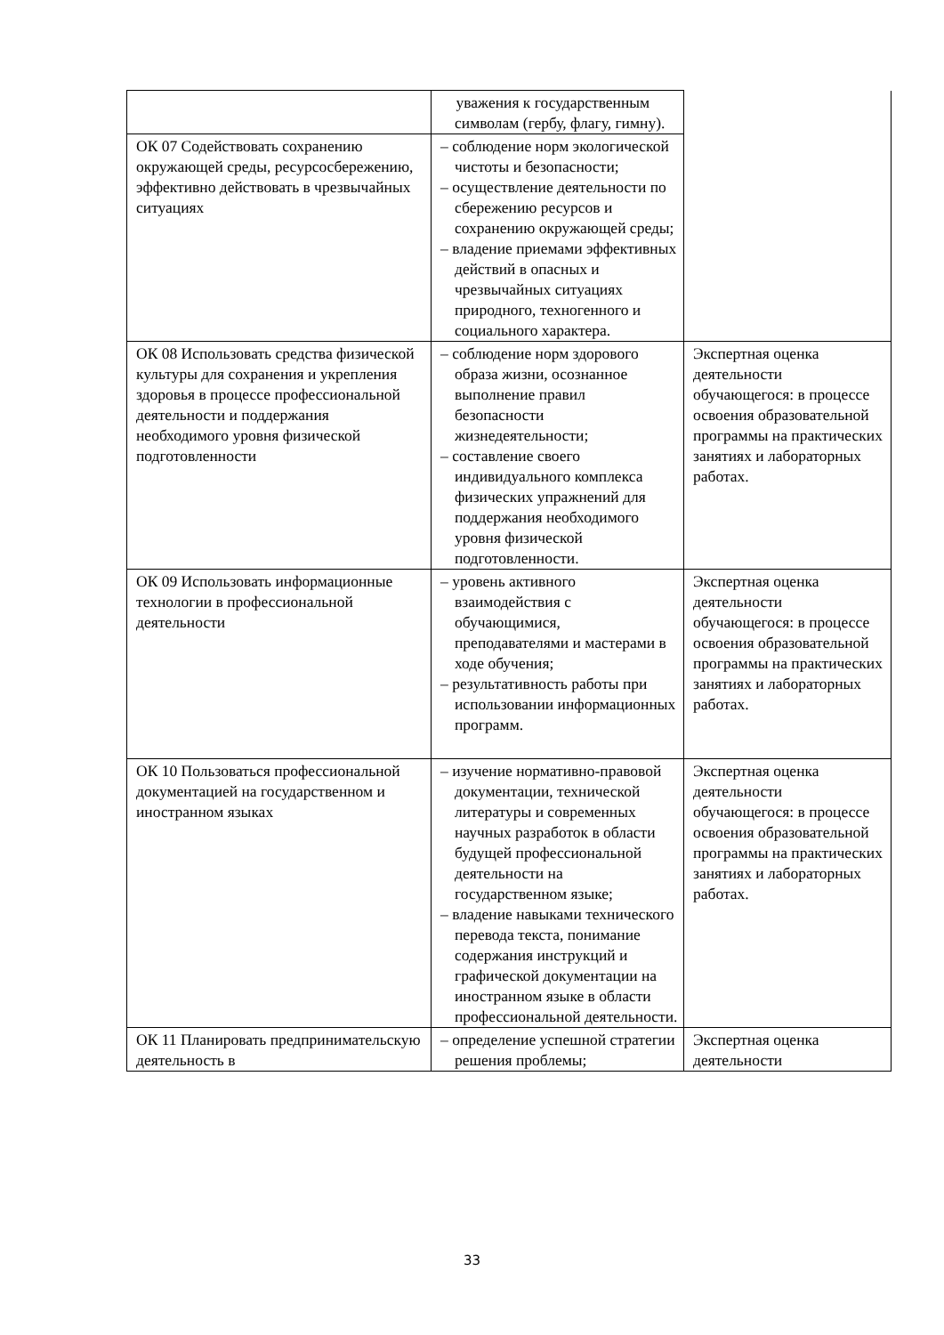| | уважения к государственным символам (гербу, флагу, гимну). | |
| ОК 07 Содействовать сохранению окружающей среды, ресурсосбережению, эффективно действовать в чрезвычайных ситуациях | – соблюдение норм экологической чистоты и безопасности; – осуществление деятельности по сбережению ресурсов и сохранению окружающей среды; – владение приемами эффективных действий в опасных и чрезвычайных ситуациях природного, техногенного и социального характера. | |
| ОК 08 Использовать средства физической культуры для сохранения и укрепления здоровья в процессе профессиональной деятельности и поддержания необходимого уровня физической подготовленности | – соблюдение норм здорового образа жизни, осознанное выполнение правил безопасности жизнедеятельности; – составление своего индивидуального комплекса физических упражнений для поддержания необходимого уровня физической подготовленности. | Экспертная оценка деятельности обучающегося: в процессе освоения образовательной программы на практических занятиях и лабораторных работах. |
| ОК 09 Использовать информационные технологии в профессиональной деятельности | – уровень активного взаимодействия с обучающимися, преподавателями и мастерами в ходе обучения; – результативность работы при использовании информационных программ. | Экспертная оценка деятельности обучающегося: в процессе освоения образовательной программы на практических занятиях и лабораторных работах. |
| ОК 10 Пользоваться профессиональной документацией на государственном и иностранном языках | – изучение нормативно-правовой документации, технической литературы и современных научных разработок в области будущей профессиональной деятельности на государственном языке; – владение навыками технического перевода текста, понимание содержания инструкций и графической документации на иностранном языке в области профессиональной деятельности. | Экспертная оценка деятельности обучающегося: в процессе освоения образовательной программы на практических занятиях и лабораторных работах. |
| ОК 11 Планировать предпринимательскую деятельность в | – определение успешной стратегии решения проблемы; | Экспертная оценка деятельности |
33